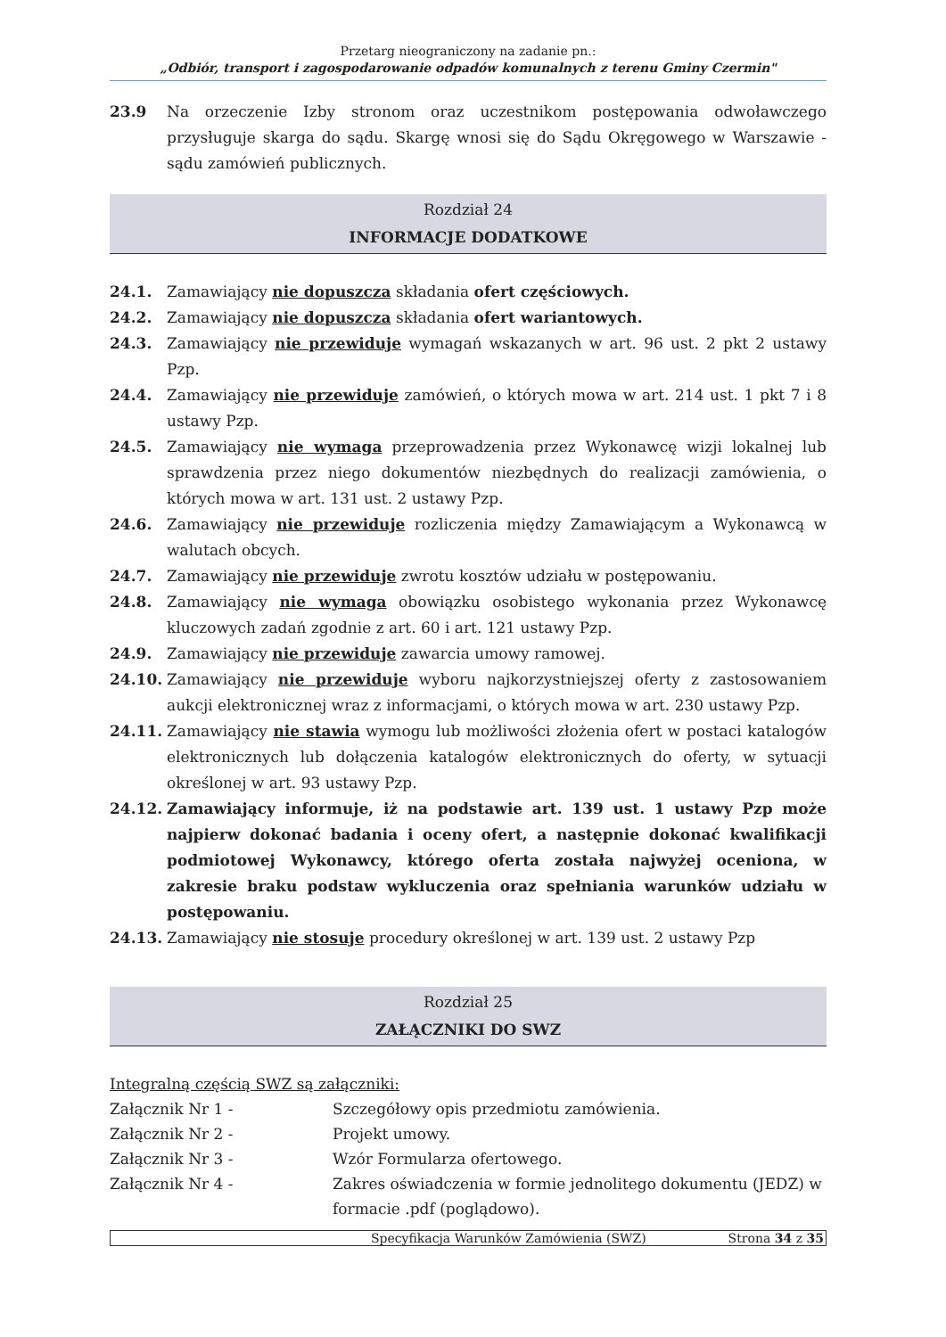Przetarg nieograniczony na zadanie pn.:
„Odbiór, transport i zagospodarowanie odpadów komunalnych z terenu Gminy Czermin"
23.9 Na orzeczenie Izby stronom oraz uczestnikom postępowania odwoławczego przysługuje skarga do sądu. Skargę wnosi się do Sądu Okręgowego w Warszawie - sądu zamówień publicznych.
Rozdział 24
INFORMACJE DODATKOWE
24.1. Zamawiający nie dopuszcza składania ofert częściowych.
24.2. Zamawiający nie dopuszcza składania ofert wariantowych.
24.3. Zamawiający nie przewiduje wymagań wskazanych w art. 96 ust. 2 pkt 2 ustawy Pzp.
24.4. Zamawiający nie przewiduje zamówień, o których mowa w art. 214 ust. 1 pkt 7 i 8 ustawy Pzp.
24.5. Zamawiający nie wymaga przeprowadzenia przez Wykonawcę wizji lokalnej lub sprawdzenia przez niego dokumentów niezbędnych do realizacji zamówienia, o których mowa w art. 131 ust. 2 ustawy Pzp.
24.6. Zamawiający nie przewiduje rozliczenia między Zamawiającym a Wykonawcą w walutach obcych.
24.7. Zamawiający nie przewiduje zwrotu kosztów udziału w postępowaniu.
24.8. Zamawiający nie wymaga obowiązku osobistego wykonania przez Wykonawcę kluczowych zadań zgodnie z art. 60 i art. 121 ustawy Pzp.
24.9. Zamawiający nie przewiduje zawarcia umowy ramowej.
24.10. Zamawiający nie przewiduje wyboru najkorzystniejszej oferty z zastosowaniem aukcji elektronicznej wraz z informacjami, o których mowa w art. 230 ustawy Pzp.
24.11. Zamawiający nie stawia wymogu lub możliwości złożenia ofert w postaci katalogów elektronicznych lub dołączenia katalogów elektronicznych do oferty, w sytuacji określonej w art. 93 ustawy Pzp.
24.12. Zamawiający informuje, iż na podstawie art. 139 ust. 1 ustawy Pzp może najpierw dokonać badania i oceny ofert, a następnie dokonać kwalifikacji podmiotowej Wykonawcy, którego oferta została najwyżej oceniona, w zakresie braku podstaw wykluczenia oraz spełniania warunków udziału w postępowaniu.
24.13. Zamawiający nie stosuje procedury określonej w art. 139 ust. 2 ustawy Pzp
Rozdział 25
ZAŁĄCZNIKI DO SWZ
Integralną częścią SWZ są załączniki:
| Załącznik Nr 1 - | Szczegółowy opis przedmiotu zamówienia. |
| Załącznik Nr 2 - | Projekt umowy. |
| Załącznik Nr 3 - | Wzór Formularza ofertowego. |
| Załącznik Nr 4 - | Zakres oświadczenia w formie jednolitego dokumentu (JEDZ) w formacie .pdf (poglądowo). |
Specyfikacja Warunków Zamówienia (SWZ) Strona 34 z 35